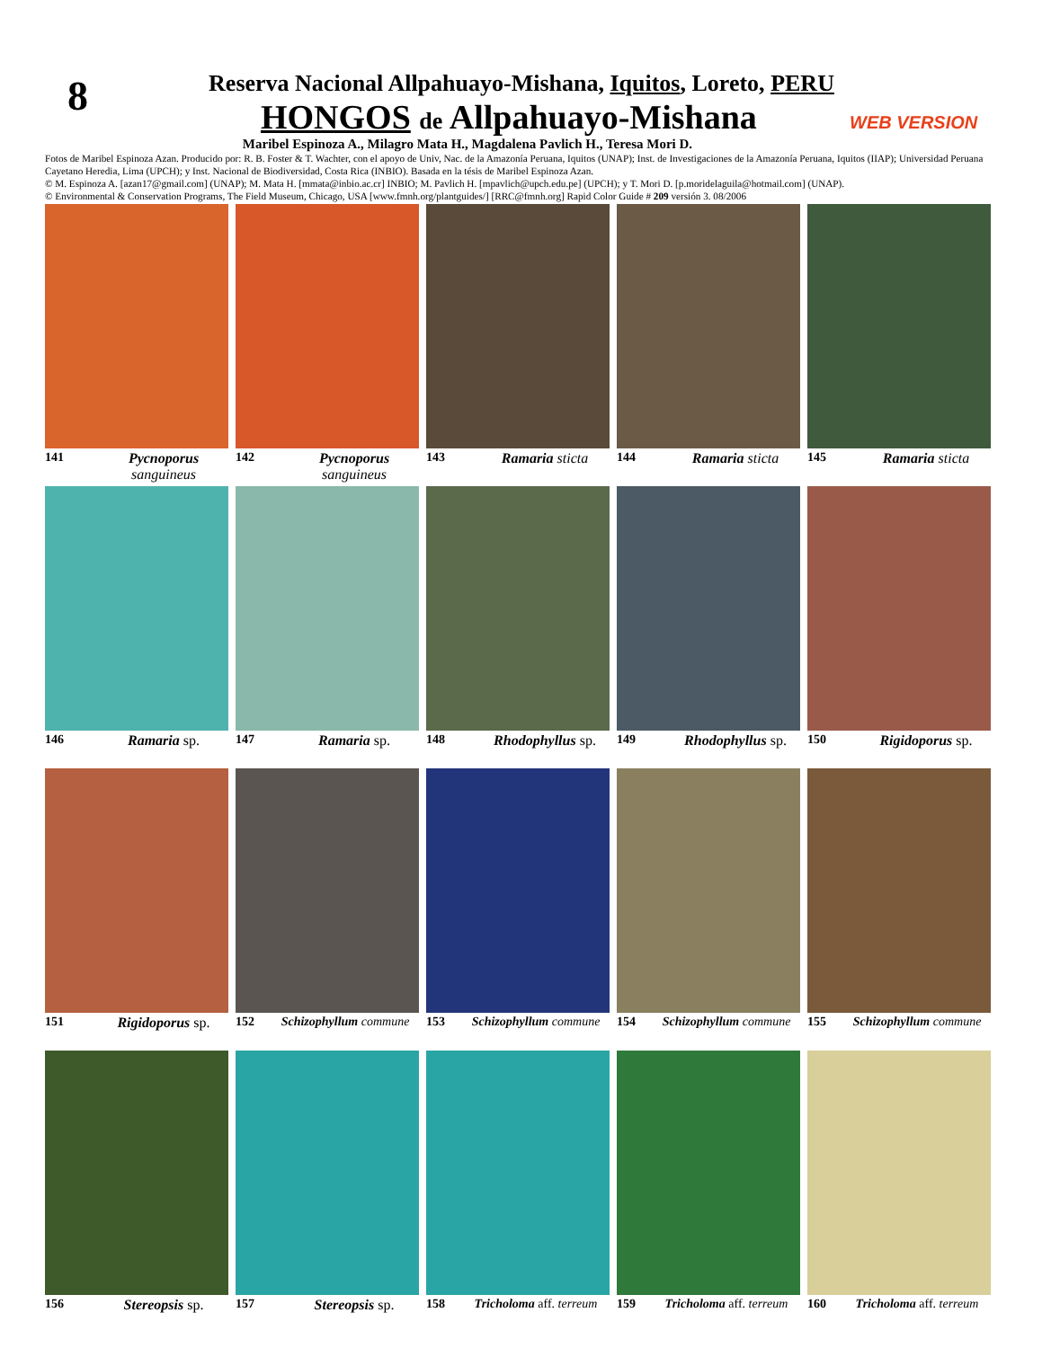8
Reserva Nacional Allpahuayo-Mishana, Iquitos, Loreto, PERU
HONGOS de Allpahuayo-Mishana
WEB VERSION
Maribel Espinoza A., Milagro Mata H., Magdalena Pavlich H., Teresa Mori D.
Fotos de Maribel Espinoza Azan. Producido por: R. B. Foster & T. Wachter, con el apoyo de Univ, Nac. de la Amazonía Peruana, Iquitos (UNAP); Inst. de Investigaciones de la Amazonía Peruana, Iquitos (IIAP); Universidad Peruana Cayetano Heredia, Lima (UPCH); y Inst. Nacional de Biodiversidad, Costa Rica (INBIO). Basada en la tésis de Maribel Espinoza Azan.
© M. Espinoza A. [azan17@gmail.com] (UNAP); M. Mata H. [mmata@inbio.ac.cr] INBIO; M. Pavlich H. [mpavlich@upch.edu.pe] (UPCH); y T. Mori D. [p.moridelaguila@hotmail.com] (UNAP).
© Environmental & Conservation Programs, The Field Museum, Chicago, USA [www.fmnh.org/plantguides/] [RRC@fmnh.org] Rapid Color Guide # 209 versión 3. 08/2006
141 Pycnoporus sanguineus
142 Pycnoporus sanguineus
143 Ramaria sticta
144 Ramaria sticta
145 Ramaria sticta
146 Ramaria sp.
147 Ramaria sp.
148 Rhodophyllus sp.
149 Rhodophyllus sp.
150 Rigidoporus sp.
151 Rigidoporus sp.
152 Schizophyllum commune
153 Schizophyllum commune
154 Schizophyllum commune
155 Schizophyllum commune
156 Stereopsis sp.
157 Stereopsis sp.
158 Tricholoma aff. terreum
159 Tricholoma aff. terreum
160 Tricholoma aff. terreum